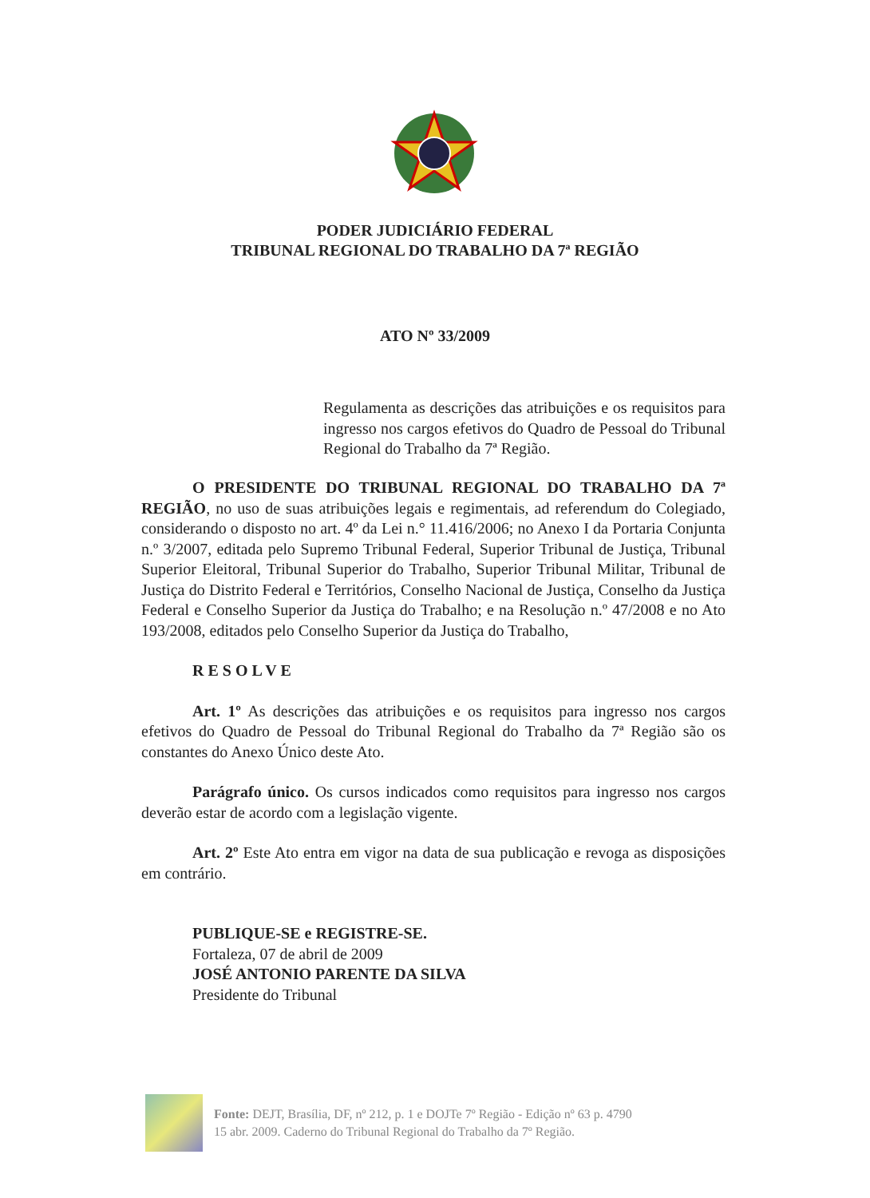PODER JUDICIÁRIO FEDERAL
TRIBUNAL REGIONAL DO TRABALHO DA 7ª REGIÃO
ATO Nº 33/2009
Regulamenta as descrições das atribuições e os requisitos para ingresso nos cargos efetivos do Quadro de Pessoal do Tribunal Regional do Trabalho da 7ª Região.
O PRESIDENTE DO TRIBUNAL REGIONAL DO TRABALHO DA 7ª REGIÃO, no uso de suas atribuições legais e regimentais, ad referendum do Colegiado, considerando o disposto no art. 4º da Lei n.° 11.416/2006; no Anexo I da Portaria Conjunta n.º 3/2007, editada pelo Supremo Tribunal Federal, Superior Tribunal de Justiça, Tribunal Superior Eleitoral, Tribunal Superior do Trabalho, Superior Tribunal Militar, Tribunal de Justiça do Distrito Federal e Territórios, Conselho Nacional de Justiça, Conselho da Justiça Federal e Conselho Superior da Justiça do Trabalho; e na Resolução n.º 47/2008 e no Ato 193/2008, editados pelo Conselho Superior da Justiça do Trabalho,
R E S O L V E
Art. 1º As descrições das atribuições e os requisitos para ingresso nos cargos efetivos do Quadro de Pessoal do Tribunal Regional do Trabalho da 7ª Região são os constantes do Anexo Único deste Ato.
Parágrafo único. Os cursos indicados como requisitos para ingresso nos cargos deverão estar de acordo com a legislação vigente.
Art. 2º Este Ato entra em vigor na data de sua publicação e revoga as disposições em contrário.
PUBLIQUE-SE e REGISTRE-SE.
Fortaleza, 07 de abril de 2009
JOSÉ ANTONIO PARENTE DA SILVA
Presidente do Tribunal
Fonte: DEJT, Brasília, DF, nº 212, p. 1 e DOJTe 7º Região - Edição nº 63 p. 4790
15 abr. 2009. Caderno do Tribunal Regional do Trabalho da 7º Região.